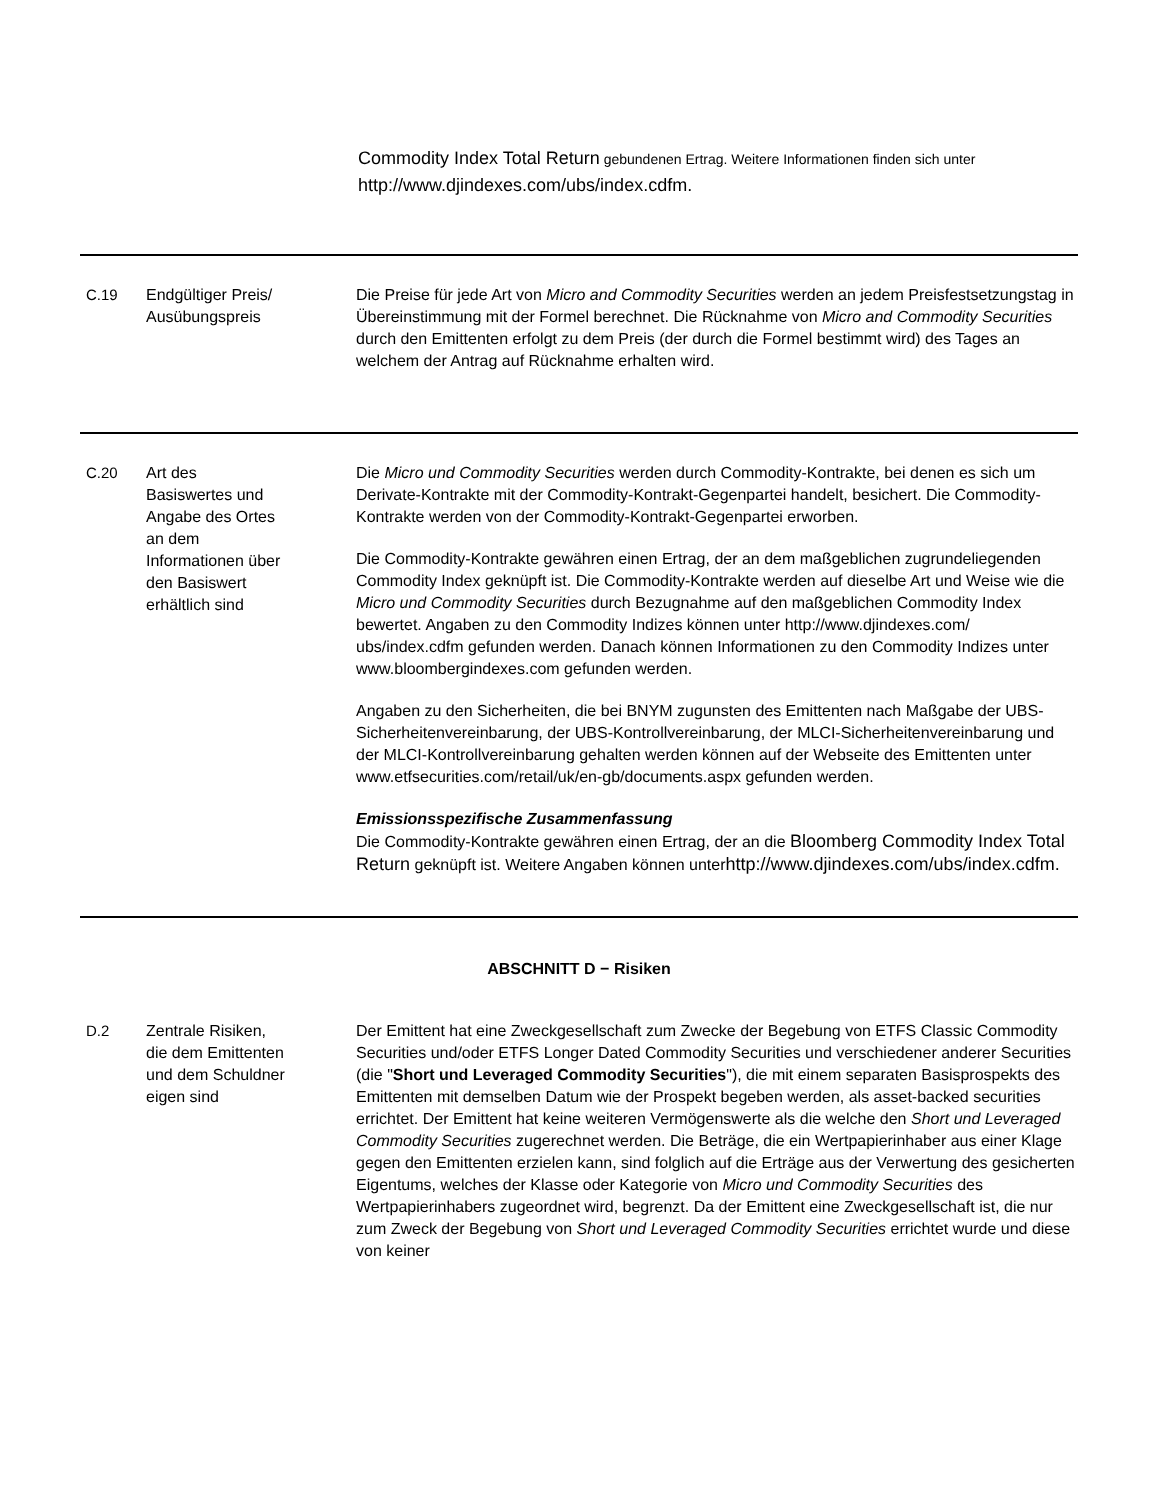Commodity Index Total Return gebundenen Ertrag. Weitere Informationen finden sich unter http://www.djindexes.com/ubs/index.cdfm.
| C.19 | Endgültiger Preis/ Ausübungspreis | Die Preise für jede Art von Micro and Commodity Securities werden an jedem Preisfestsetzungstag in Übereinstimmung mit der Formel berechnet. Die Rücknahme von Micro and Commodity Securities durch den Emittenten erfolgt zu dem Preis (der durch die Formel bestimmt wird) des Tages an welchem der Antrag auf Rücknahme erhalten wird. |
| C.20 | Art des Basiswertes und Angabe des Ortes an dem Informationen über den Basiswert erhältlich sind | Die Micro und Commodity Securities werden durch Commodity-Kontrakte, bei denen es sich um Derivate-Kontrakte mit der Commodity-Kontrakt-Gegenpartei handelt, besichert. Die Commodity-Kontrakte werden von der Commodity-Kontrakt-Gegenpartei erworben. Die Commodity-Kontrakte gewähren einen Ertrag, der an dem maßgeblichen zugrundeliegenden Commodity Index geknüpft ist. Die Commodity-Kontrakte werden auf dieselbe Art und Weise wie die Micro und Commodity Securities durch Bezugnahme auf den maßgeblichen Commodity Index bewertet. Angaben zu den Commodity Indizes können unter http://www.djindexes.com/ ubs/index.cdfm gefunden werden. Danach können Informationen zu den Commodity Indizes unter www.bloombergindexes.com gefunden werden. Angaben zu den Sicherheiten, die bei BNYM zugunsten des Emittenten nach Maßgabe der UBS-Sicherheitenvereinbarung, der UBS-Kontrollvereinbarung, der MLCI-Sicherheitenvereinbarung und der MLCI-Kontrollvereinbarung gehalten werden können auf der Webseite des Emittenten unter www.etfsecurities.com/retail/uk/en-gb/documents.aspx gefunden werden. Emissionsspezifische Zusammenfassung Die Commodity-Kontrakte gewähren einen Ertrag, der an die Bloomberg Commodity Index Total Return geknüpft ist. Weitere Angaben können unter http://www.djindexes.com/ubs/index.cdfm. |
| ABSCHNITT D − Risiken | | |
| D.2 | Zentrale Risiken, die dem Emittenten und dem Schuldner eigen sind | Der Emittent hat eine Zweckgesellschaft zum Zwecke der Begebung von ETFS Classic Commodity Securities und/oder ETFS Longer Dated Commodity Securities und verschiedener anderer Securities (die " Short und Leveraged Commodity Securities "), die mit einem separaten Basisprospekts des Emittenten mit demselben Datum wie der Prospekt begeben werden, als asset-backed securities errichtet. Der Emittent hat keine weiteren Vermögenswerte als die welche den Short und Leveraged Commodity Securities zugerechnet werden. Die Beträge, die ein Wertpapierinhaber aus einer Klage gegen den Emittenten erzielen kann, sind folglich auf die Erträge aus der Verwertung des gesicherten Eigentums, welches der Klasse oder Kategorie von Micro und Commodity Securities des Wertpapierinhabers zugeordnet wird, begrenzt. Da der Emittent eine Zweckgesellschaft ist, die nur zum Zweck der Begebung von Short und Leveraged Commodity Securities errichtet wurde und diese von keiner |